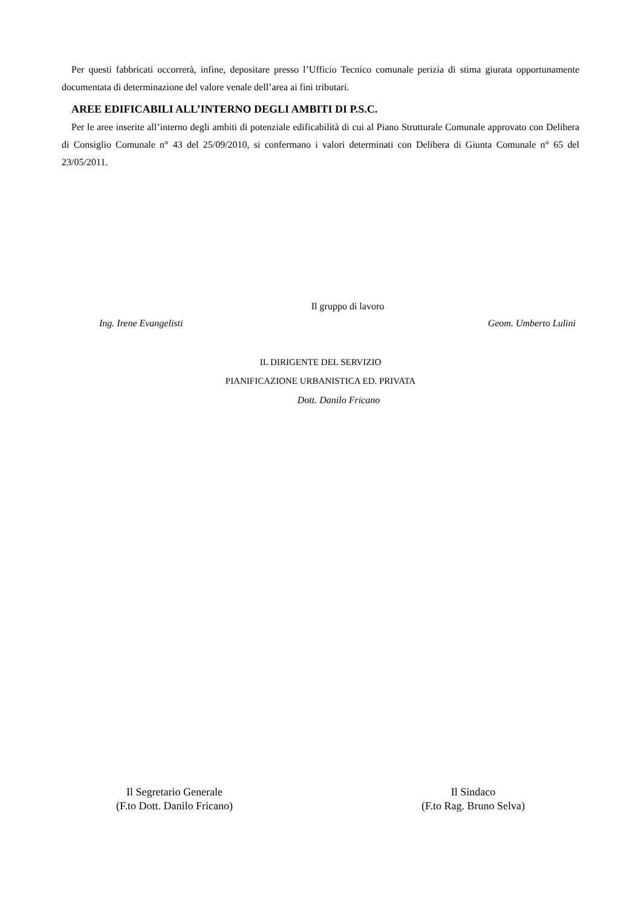Per questi fabbricati occorrerà, infine, depositare presso l’Ufficio Tecnico comunale perizia di stima giurata opportunamente documentata di determinazione del valore venale dell’area ai fini tributari.
AREE EDIFICABILI ALL’INTERNO DEGLI AMBITI DI P.S.C.
Per le aree inserite all’interno degli ambiti di potenziale edificabilità di cui al Piano Strutturale Comunale approvato con Delibera di Consiglio Comunale n° 43 del 25/09/2010, si confermano i valori determinati con Delibera di Giunta Comunale n° 65 del 23/05/2011.
Il gruppo di lavoro
Ing. Irene Evangelisti Geom. Umberto Lulini
IL DIRIGENTE DEL SERVIZIO
PIANIFICAZIONE URBANISTICA ED. PRIVATA
Dott. Danilo Fricano
Il Segretario Generale
(F.to Dott. Danilo Fricano)
Il Sindaco
(F.to Rag. Bruno Selva)